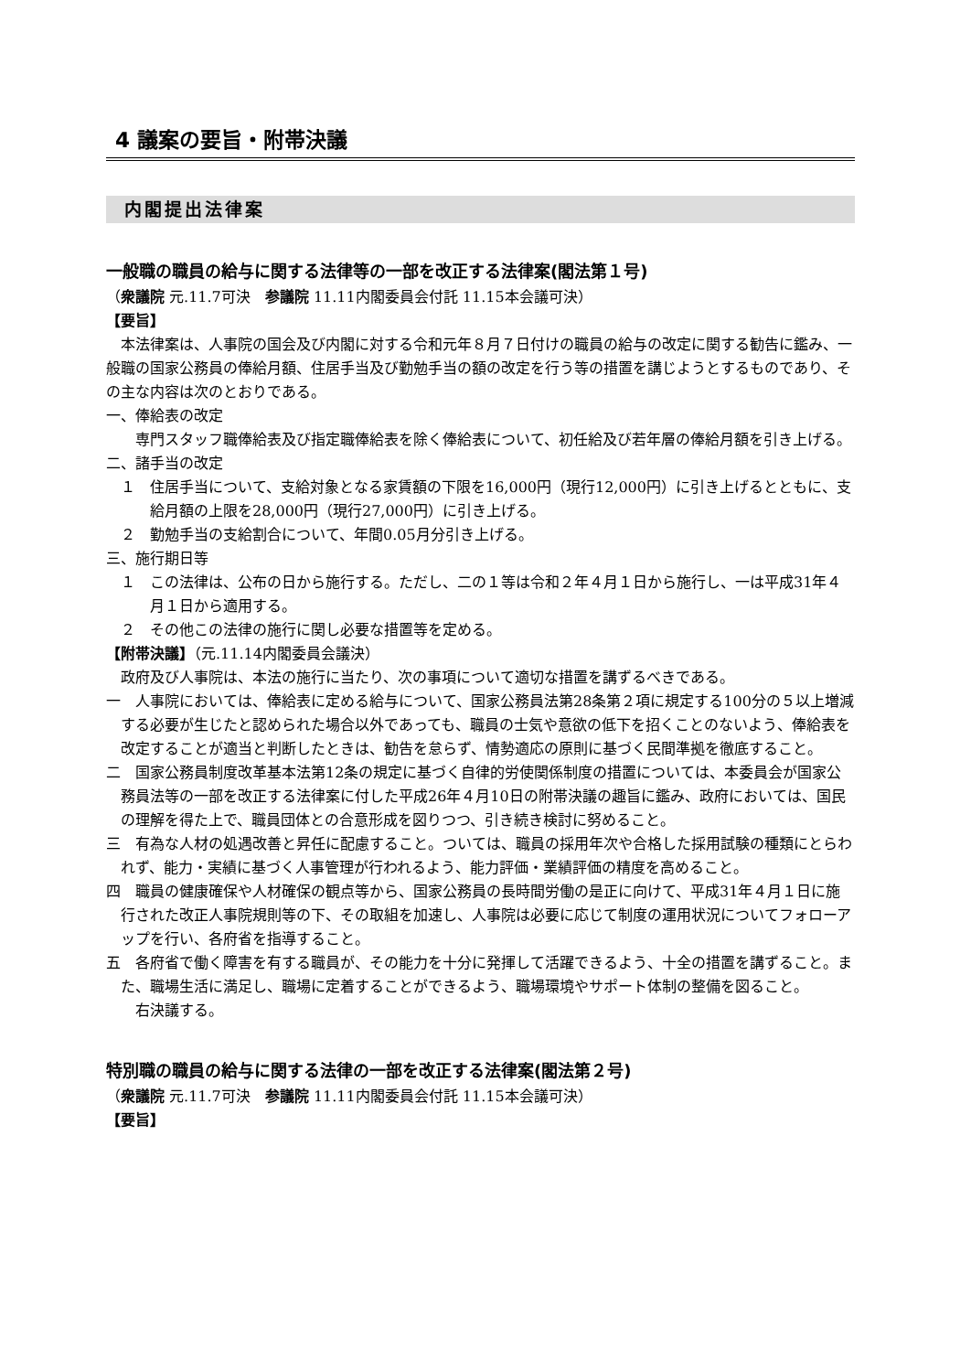4 議案の要旨・附帯決議
内閣提出法律案
一般職の職員の給与に関する法律等の一部を改正する法律案(閣法第１号)
（衆議院 元.11.7可決　参議院 11.11内閣委員会付託 11.15本会議可決）
【要旨】
本法律案は、人事院の国会及び内閣に対する令和元年８月７日付けの職員の給与の改定に関する勧告に鑑み、一般職の国家公務員の俸給月額、住居手当及び勤勉手当の額の改定を行う等の措置を講じようとするものであり、その主な内容は次のとおりである。
一、俸給表の改定
専門スタッフ職俸給表及び指定職俸給表を除く俸給表について、初任給及び若年層の俸給月額を引き上げる。
二、諸手当の改定
１　住居手当について、支給対象となる家賃額の下限を16,000円（現行12,000円）に引き上げるとともに、支給月額の上限を28,000円（現行27,000円）に引き上げる。
２　勤勉手当の支給割合について、年間0.05月分引き上げる。
三、施行期日等
１　この法律は、公布の日から施行する。ただし、二の１等は令和２年４月１日から施行し、一は平成31年４月１日から適用する。
２　その他この法律の施行に関し必要な措置等を定める。
【附帯決議】（元.11.14内閣委員会議決）
政府及び人事院は、本法の施行に当たり、次の事項について適切な措置を講ずるべきである。
一　人事院においては、俸給表に定める給与について、国家公務員法第28条第２項に規定する100分の５以上増減する必要が生じたと認められた場合以外であっても、職員の士気や意欲の低下を招くことのないよう、俸給表を改定することが適当と判断したときは、勧告を怠らず、情勢適応の原則に基づく民間準拠を徹底すること。
二　国家公務員制度改革基本法第12条の規定に基づく自律的労使関係制度の措置については、本委員会が国家公務員法等の一部を改正する法律案に付した平成26年４月10日の附帯決議の趣旨に鑑み、政府においては、国民の理解を得た上で、職員団体との合意形成を図りつつ、引き続き検討に努めること。
三　有為な人材の処遇改善と昇任に配慮すること。ついては、職員の採用年次や合格した採用試験の種類にとらわれず、能力・実績に基づく人事管理が行われるよう、能力評価・業績評価の精度を高めること。
四　職員の健康確保や人材確保の観点等から、国家公務員の長時間労働の是正に向けて、平成31年４月１日に施行された改正人事院規則等の下、その取組を加速し、人事院は必要に応じて制度の運用状況についてフォローアップを行い、各府省を指導すること。
五　各府省で働く障害を有する職員が、その能力を十分に発揮して活躍できるよう、十全の措置を講ずること。また、職場生活に満足し、職場に定着することができるよう、職場環境やサポート体制の整備を図ること。
右決議する。
特別職の職員の給与に関する法律の一部を改正する法律案(閣法第２号)
（衆議院 元.11.7可決　参議院 11.11内閣委員会付託 11.15本会議可決）
【要旨】